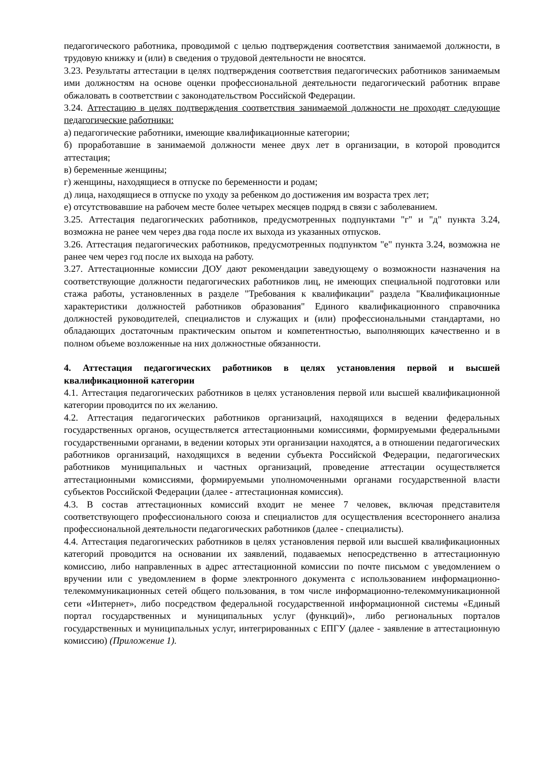педагогического работника, проводимой с целью подтверждения соответствия занимаемой должности, в трудовую книжку и (или) в сведения о трудовой деятельности не вносятся.
3.23. Результаты аттестации в целях подтверждения соответствия педагогических работников занимаемым ими должностям на основе оценки профессиональной деятельности педагогический работник вправе обжаловать в соответствии с законодательством Российской Федерации.
3.24. Аттестацию в целях подтверждения соответствия занимаемой должности не проходят следующие педагогические работники:
а) педагогические работники, имеющие квалификационные категории;
б) проработавшие в занимаемой должности менее двух лет в организации, в которой проводится аттестация;
в) беременные женщины;
г) женщины, находящиеся в отпуске по беременности и родам;
д) лица, находящиеся в отпуске по уходу за ребенком до достижения им возраста трех лет;
е) отсутствовавшие на рабочем месте более четырех месяцев подряд в связи с заболеванием.
3.25. Аттестация педагогических работников, предусмотренных подпунктами "г" и "д" пункта 3.24, возможна не ранее чем через два года после их выхода из указанных отпусков.
3.26. Аттестация педагогических работников, предусмотренных подпунктом "е" пункта 3.24, возможна не ранее чем через год после их выхода на работу.
3.27. Аттестационные комиссии ДОУ дают рекомендации заведующему о возможности назначения на соответствующие должности педагогических работников лиц, не имеющих специальной подготовки или стажа работы, установленных в разделе "Требования к квалификации" раздела "Квалификационные характеристики должностей работников образования" Единого квалификационного справочника должностей руководителей, специалистов и служащих и (или) профессиональными стандартами, но обладающих достаточным практическим опытом и компетентностью, выполняющих качественно и в полном объеме возложенные на них должностные обязанности.
4. Аттестация педагогических работников в целях установления первой и высшей квалификационной категории
4.1. Аттестация педагогических работников в целях установления первой или высшей квалификационной категории проводится по их желанию.
4.2. Аттестация педагогических работников организаций, находящихся в ведении федеральных государственных органов, осуществляется аттестационными комиссиями, формируемыми федеральными государственными органами, в ведении которых эти организации находятся, а в отношении педагогических работников организаций, находящихся в ведении субъекта Российской Федерации, педагогических работников муниципальных и частных организаций, проведение аттестации осуществляется аттестационными комиссиями, формируемыми уполномоченными органами государственной власти субъектов Российской Федерации (далее - аттестационная комиссия).
4.3. В состав аттестационных комиссий входит не менее 7 человек, включая представителя соответствующего профессионального союза и специалистов для осуществления всестороннего анализа профессиональной деятельности педагогических работников (далее - специалисты).
4.4. Аттестация педагогических работников в целях установления первой или высшей квалификационных категорий проводится на основании их заявлений, подаваемых непосредственно в аттестационную комиссию, либо направленных в адрес аттестационной комиссии по почте письмом с уведомлением о вручении или с уведомлением в форме электронного документа с использованием информационно-телекоммуникационных сетей общего пользования, в том числе информационно-телекоммуникационной сети «Интернет», либо посредством федеральной государственной информационной системы «Единый портал государственных и муниципальных услуг (функций)», либо региональных порталов государственных и муниципальных услуг, интегрированных с ЕПГУ (далее - заявление в аттестационную комиссию) (Приложение 1).